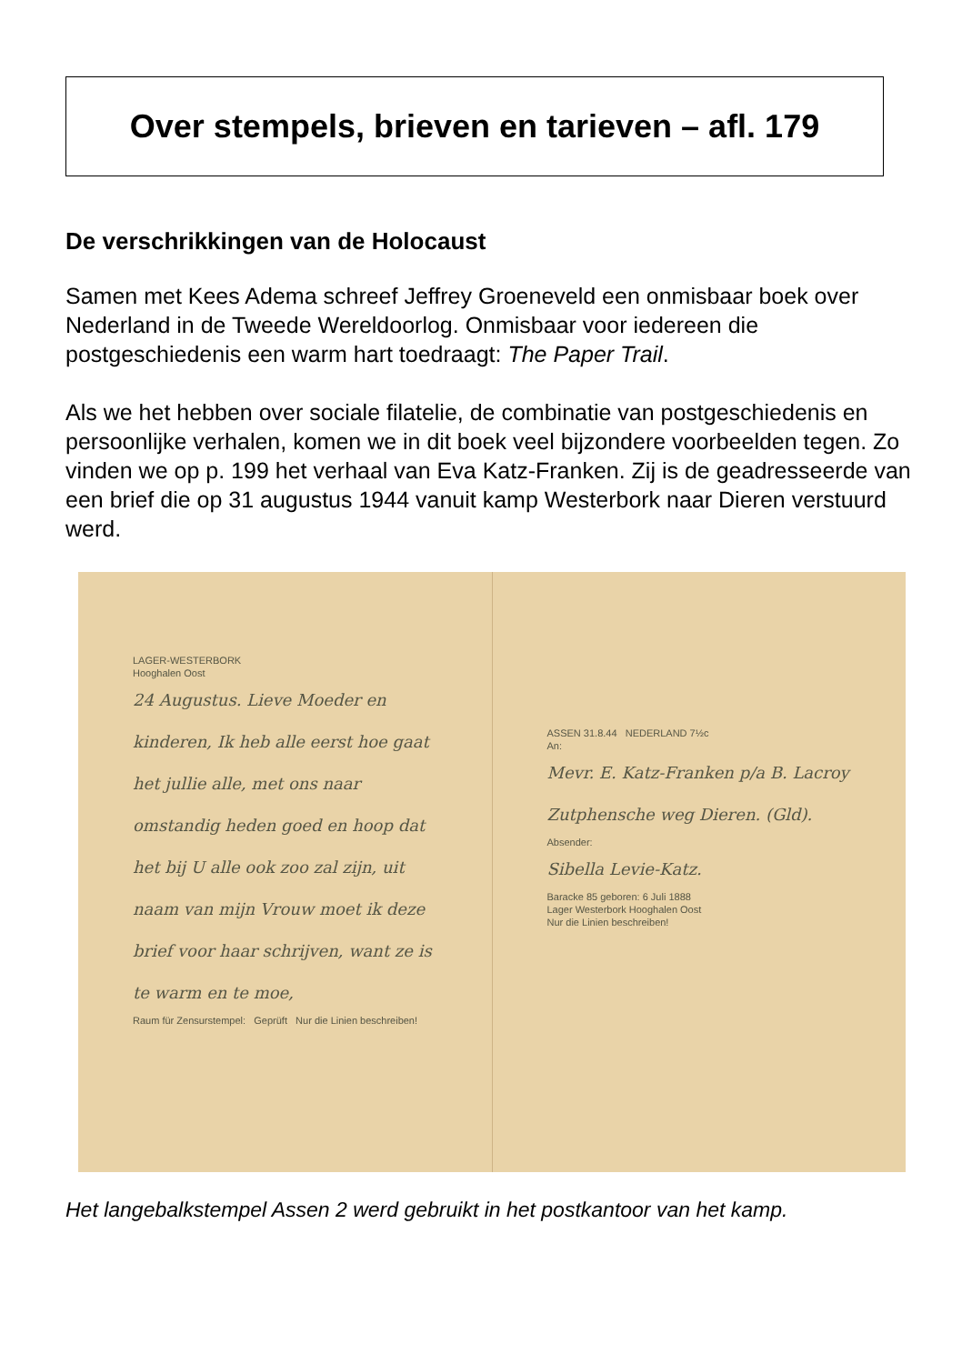Over stempels, brieven en tarieven – afl. 179
De verschrikkingen van de Holocaust
Samen met Kees Adema schreef Jeffrey Groeneveld een onmisbaar boek over Nederland in de Tweede Wereldoorlog. Onmisbaar voor iedereen die postgeschiedenis een warm hart toedraagt: The Paper Trail.
Als we het hebben over sociale filatelie, de combinatie van postgeschiedenis en persoonlijke verhalen, komen we in dit boek veel bijzondere voorbeelden tegen. Zo vinden we op p. 199 het verhaal van Eva Katz-Franken. Zij is de geadresseerde van een brief die op 31 augustus 1944 vanuit kamp Westerbork naar Dieren verstuurd werd.
LAGER-WESTERBORK
Hooghalen Oost
24 Augustus. Lieve Moeder en kinderen, Ik heb alle eerst hoe gaat het jullie alle, met ons naar omstandig heden goed en hoop dat het bij U alle ook zoo zal zijn, uit naam van mijn Vrouw moet ik deze brief voor haar schrijven, want ze is te warm en te moe,
Raum für Zensurstempel: Geprüft Nur die Linien beschreiben!
ASSEN 31.8.44 NEDERLAND 7½c
An:
Mevr. E. Katz-Franken p/a B. Lacroy Zutphensche weg Dieren. (Gld).
Absender:
Sibella Levie-Katz.
Baracke 85 geboren: 6 Juli 1888
Lager Westerbork Hooghalen Oost
Nur die Linien beschreiben!
Het langebalkstempel Assen 2 werd gebruikt in het postkantoor van het kamp.